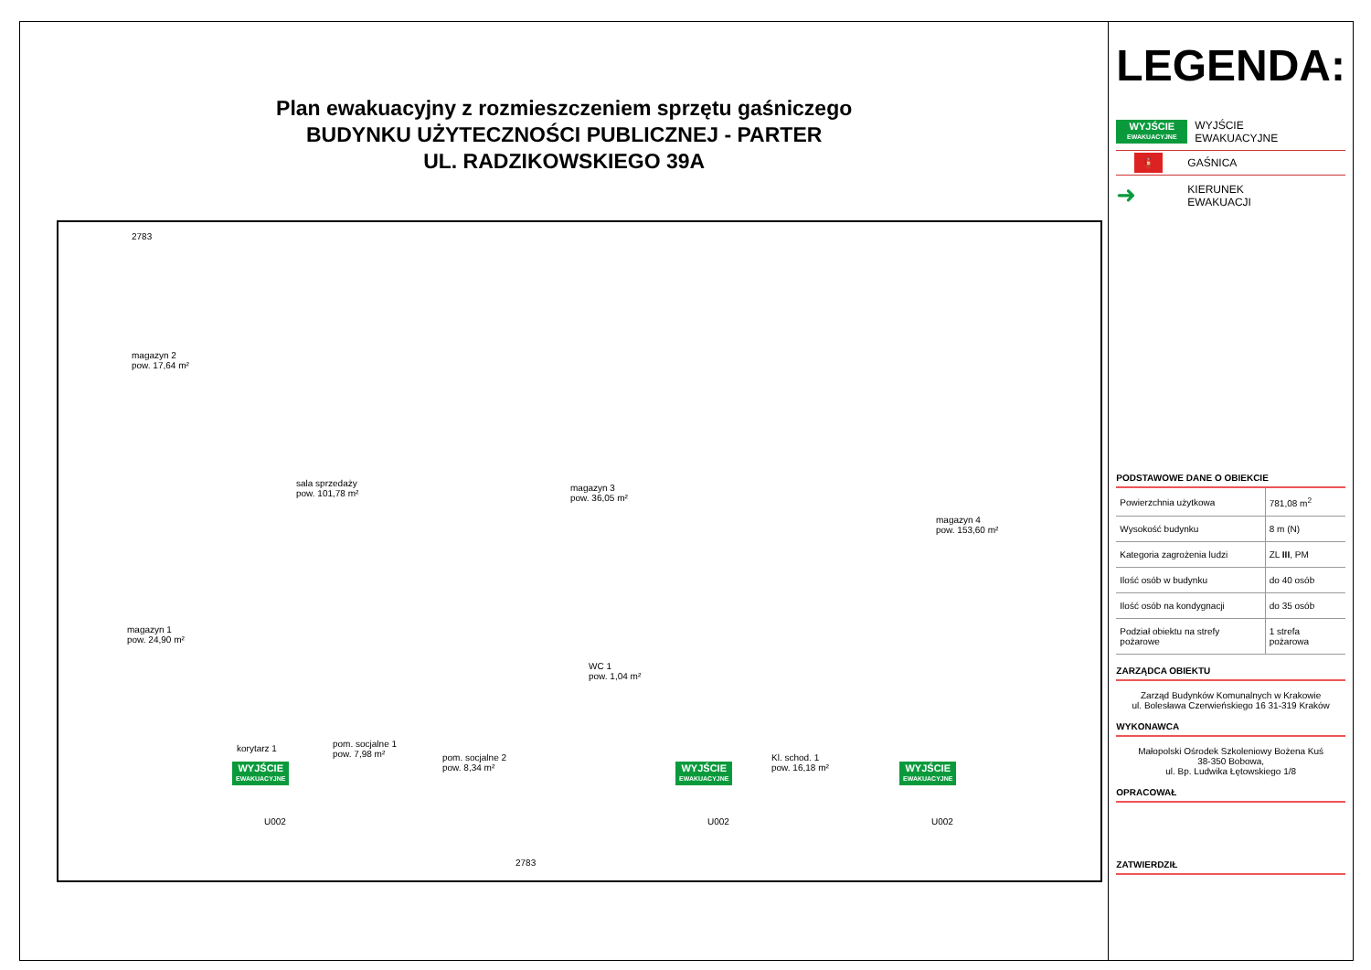Plan ewakuacyjny z rozmieszczeniem sprzętu gaśniczego
BUDYNKU UŻYTECZNOŚCI PUBLICZNEJ - PARTER
UL. RADZIKOWSKIEGO 39A
2783
magazyn 2
pow. 17,64 m²
sala sprzedaży
pow. 101,78 m²
magazyn 3
pow. 36,05 m²
magazyn 4
pow. 153,60 m²
magazyn 1
pow. 24,90 m²
WC 1
pow. 1,04 m²
pom. socjalne 1
pow. 7,98 m²
pom. socjalne 2
pow. 8,34 m²
korytarz 1
Kl. schod. 1
pow. 16,18 m²
WYJŚCIE
EWAKUACYJNE
WYJŚCIE
EWAKUACYJNE
WYJŚCIE
EWAKUACYJNE
U002 U002 U002
2783
LEGENDA:
WYJŚCIE
EWAKUACYJNE
WYJŚCIE
EWAKUACYJNE
🧯
GAŚNICA
➜
KIERUNEK
EWAKUACJI
PODSTAWOWE DANE O OBIEKCIE
| Powierzchnia użytkowa | 781,08 m<sup>2</sup> |
| Wysokość budynku | 8 m (N) |
| Kategoria zagrożenia ludzi | ZL III , PM |
| Ilość osób w budynku | do 40 osób |
| Ilość osób na kondygnacji | do 35 osób |
| Podział obiektu na strefy pożarowe | 1 strefa pożarowa |
ZARZĄDCA OBIEKTU
Zarząd Budynków Komunalnych w Krakowie
ul. Bolesława Czerwieńskiego 16 31-319 Kraków
WYKONAWCA
Małopolski Ośrodek Szkoleniowy Bożena Kuś
38-350 Bobowa,
ul. Bp. Ludwika Łętowskiego 1/8
OPRACOWAŁ
ZATWIERDZIŁ